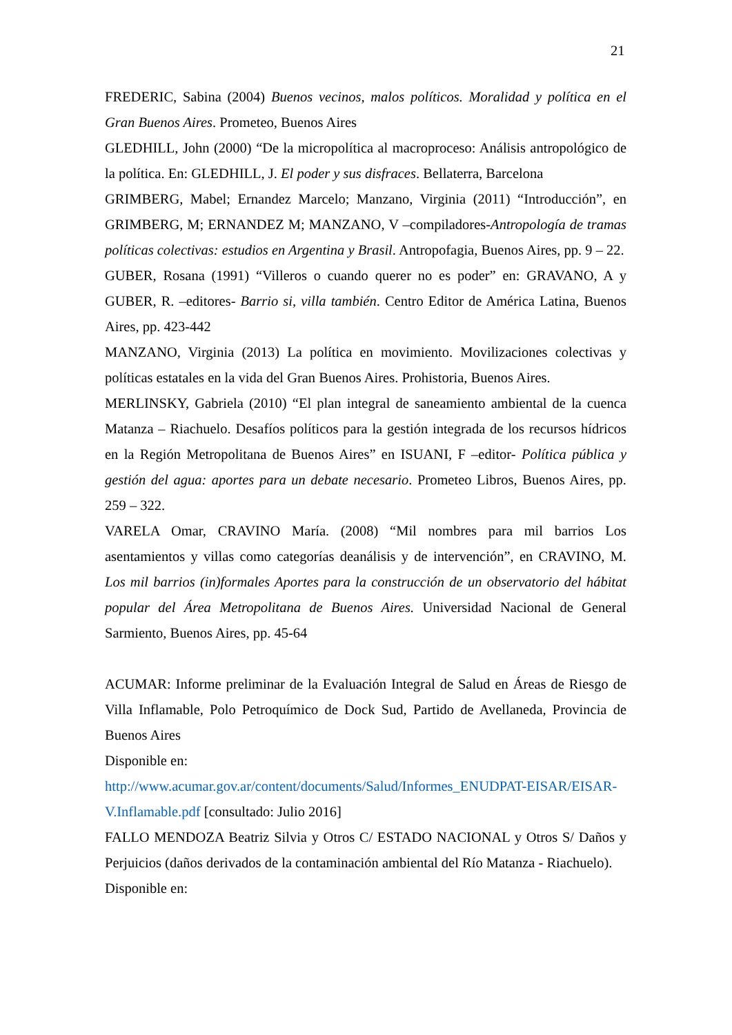21
FREDERIC, Sabina (2004) Buenos vecinos, malos políticos. Moralidad y política en el Gran Buenos Aires. Prometeo, Buenos Aires
GLEDHILL, John (2000) “De la micropolítica al macroproceso: Análisis antropológico de la política. En: GLEDHILL, J. El poder y sus disfraces. Bellaterra, Barcelona
GRIMBERG, Mabel; Ernandez Marcelo; Manzano, Virginia (2011) “Introducción”, en GRIMBERG, M; ERNANDEZ M; MANZANO, V –compiladores-Antropología de tramas políticas colectivas: estudios en Argentina y Brasil. Antropofagia, Buenos Aires, pp. 9 – 22.
GUBER, Rosana (1991) “Villeros o cuando querer no es poder” en: GRAVANO, A y GUBER, R. –editores- Barrio si, villa también. Centro Editor de América Latina, Buenos Aires, pp. 423-442
MANZANO, Virginia (2013) La política en movimiento. Movilizaciones colectivas y políticas estatales en la vida del Gran Buenos Aires. Prohistoria, Buenos Aires.
MERLINSKY, Gabriela (2010) “El plan integral de saneamiento ambiental de la cuenca Matanza – Riachuelo. Desafíos políticos para la gestión integrada de los recursos hídricos en la Región Metropolitana de Buenos Aires” en ISUANI, F –editor- Política pública y gestión del agua: aportes para un debate necesario. Prometeo Libros, Buenos Aires, pp. 259 – 322.
VARELA Omar, CRAVINO María. (2008) “Mil nombres para mil barrios Los asentamientos y villas como categorías deanálisis y de intervención”, en CRAVINO, M. Los mil barrios (in)formales Aportes para la construcción de un observatorio del hábitat popular del Área Metropolitana de Buenos Aires. Universidad Nacional de General Sarmiento, Buenos Aires, pp. 45-64
ACUMAR: Informe preliminar de la Evaluación Integral de Salud en Áreas de Riesgo de Villa Inflamable, Polo Petroquímico de Dock Sud, Partido de Avellaneda, Provincia de Buenos Aires
Disponible en:
http://www.acumar.gov.ar/content/documents/Salud/Informes_ENUDPAT-EISAR/EISAR-V.Inflamable.pdf [consultado: Julio 2016]
FALLO MENDOZA Beatriz Silvia y Otros C/ ESTADO NACIONAL y Otros S/ Daños y Perjuicios (daños derivados de la contaminación ambiental del Río Matanza - Riachuelo).
Disponible en: